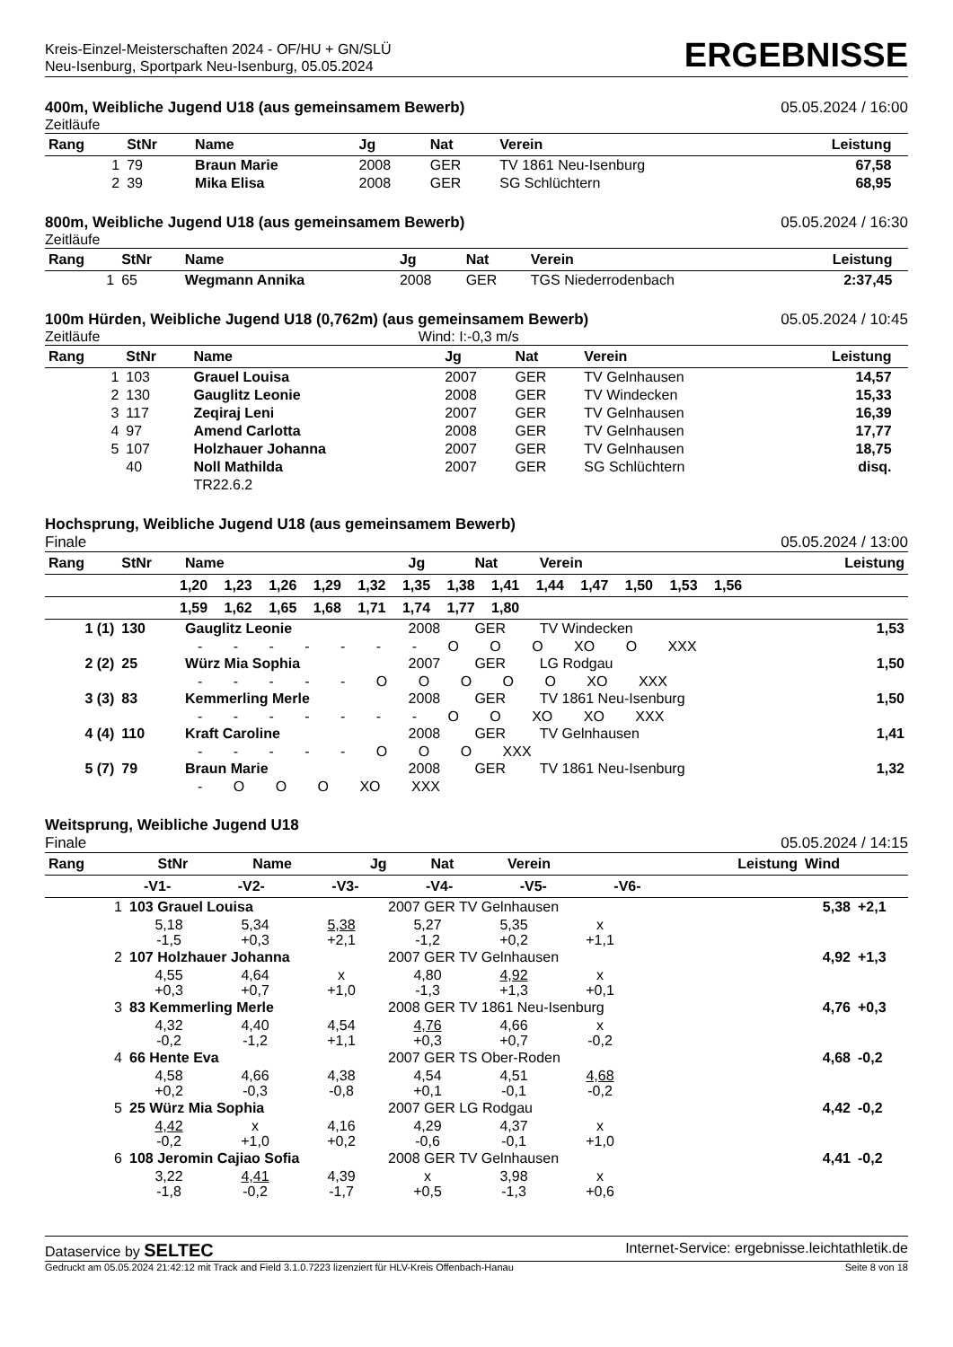Kreis-Einzel-Meisterschaften 2024 - OF/HU + GN/SLÜ
Neu-Isenburg, Sportpark Neu-Isenburg, 05.05.2024
ERGEBNISSE
400m, Weibliche Jugend U18 (aus gemeinsamem Bewerb) 05.05.2024 / 16:00
Zeitläufe
| Rang | StNr | Name | Jg | Nat | Verein | Leistung | |
| --- | --- | --- | --- | --- | --- | --- | --- |
| 1 | 79 | Braun Marie | 2008 | GER | TV 1861 Neu-Isenburg | 67,58 | |
| 2 | 39 | Mika Elisa | 2008 | GER | SG Schlüchtern | 68,95 | |
800m, Weibliche Jugend U18 (aus gemeinsamem Bewerb) 05.05.2024 / 16:30
Zeitläufe
| Rang | StNr | Name | Jg | Nat | Verein | Leistung | |
| --- | --- | --- | --- | --- | --- | --- | --- |
| 1 | 65 | Wegmann Annika | 2008 | GER | TGS Niederrodenbach | 2:37,45 | |
100m Hürden, Weibliche Jugend U18 (0,762m) (aus gemeinsamem Bewerb) 05.05.2024 / 10:45
Zeitläufe Wind: I:-0,3 m/s
| Rang | StNr | Name | Jg | Nat | Verein | Leistung | |
| --- | --- | --- | --- | --- | --- | --- | --- |
| 1 | 103 | Grauel Louisa | 2007 | GER | TV Gelnhausen | 14,57 | |
| 2 | 130 | Gauglitz Leonie | 2008 | GER | TV Windecken | 15,33 | |
| 3 | 117 | Zeqiraj Leni | 2007 | GER | TV Gelnhausen | 16,39 | |
| 4 | 97 | Amend Carlotta | 2008 | GER | TV Gelnhausen | 17,77 | |
| 5 | 107 | Holzhauer Johanna | 2007 | GER | TV Gelnhausen | 18,75 | |
| | 40 | Noll Mathilda | 2007 | GER | SG Schlüchtern | disq. | |
| | | TR22.6.2 | | | | | |
Hochsprung, Weibliche Jugend U18 (aus gemeinsamem Bewerb)
Finale 05.05.2024 / 13:00
| Rang | StNr | Name | Jg | Nat | Verein | Leistung |
| --- | --- | --- | --- | --- | --- | --- |
| 1,20 1,23 1,26 1,29 1,32 1,35 1,38 1,41 1,44 1,47 1,50 1,53 1,56 | | | | | | |
| 1,59 1,62 1,65 1,68 1,71 1,74 1,77 1,80 | | | | | | |
| 1 (1) | 130 | Gauglitz Leonie | 2008 | GER | TV Windecken | 1,53 |
| - - - - - - - O O O XO O XXX | | | | | | |
| 2 (2) | 25 | Würz Mia Sophia | 2007 | GER | LG Rodgau | 1,50 |
| - - - - - O O O O O XO XXX | | | | | | |
| 3 (3) | 83 | Kemmerling Merle | 2008 | GER | TV 1861 Neu-Isenburg | 1,50 |
| - - - - - - - O O XO XO XXX | | | | | | |
| 4 (4) | 110 | Kraft Caroline | 2008 | GER | TV Gelnhausen | 1,41 |
| - - - - - O O O XXX | | | | | | |
| 5 (7) | 79 | Braun Marie | 2008 | GER | TV 1861 Neu-Isenburg | 1,32 |
| - O O O XO XXX | | | | | | |
Weitsprung, Weibliche Jugend U18
Finale 05.05.2024 / 14:15
| Rang | StNr | Name | Jg | Nat | Verein | Leistung | Wind |
| --- | --- | --- | --- | --- | --- | --- | --- |
| -V1- -V2- -V3- -V4- -V5- -V6- | | | | | | | |
| 1 | 103 Grauel Louisa | | | 2007 GER TV Gelnhausen | | | 5,38 | +2,1 |
| | 5,18 -1,5 | 5,34 +0,3 | 5,38 +2,1 | 5,27 -1,2 | 5,35 +0,2 | x +1,1 | | |
| 2 | 107 Holzhauer Johanna | | | 2007 GER TV Gelnhausen | | | 4,92 | +1,3 |
| | 4,55 +0,3 | 4,64 +0,7 | x +1,0 | 4,80 -1,3 | 4,92 +1,3 | x +0,1 | | |
| 3 | 83 Kemmerling Merle | | | 2008 GER TV 1861 Neu-Isenburg | | | 4,76 | +0,3 |
| | 4,32 -0,2 | 4,40 -1,2 | 4,54 +1,1 | 4,76 +0,3 | 4,66 +0,7 | x -0,2 | | |
| 4 | 66 Hente Eva | | | 2007 GER TS Ober-Roden | | | 4,68 | -0,2 |
| | 4,58 +0,2 | 4,66 -0,3 | 4,38 -0,8 | 4,54 +0,1 | 4,51 -0,1 | 4,68 -0,2 | | |
| 5 | 25 Würz Mia Sophia | | | 2007 GER LG Rodgau | | | 4,42 | -0,2 |
| | 4,42 -0,2 | x +1,0 | 4,16 +0,2 | 4,29 -0,6 | 4,37 -0,1 | x +1,0 | | |
| 6 | 108 Jeromin Cajiao Sofia | | | 2008 GER TV Gelnhausen | | | 4,41 | -0,2 |
| | 3,22 -1,8 | 4,41 -0,2 | 4,39 -1,7 | x +0,5 | 3,98 -1,3 | x +0,6 | | |
Dataservice by SELTEC Internet-Service: ergebnisse.leichtathletik.de
Gedruckt am 05.05.2024 21:42:12 mit Track and Field 3.1.0.7223 lizenziert für HLV-Kreis Offenbach-Hanau Seite 8 von 18